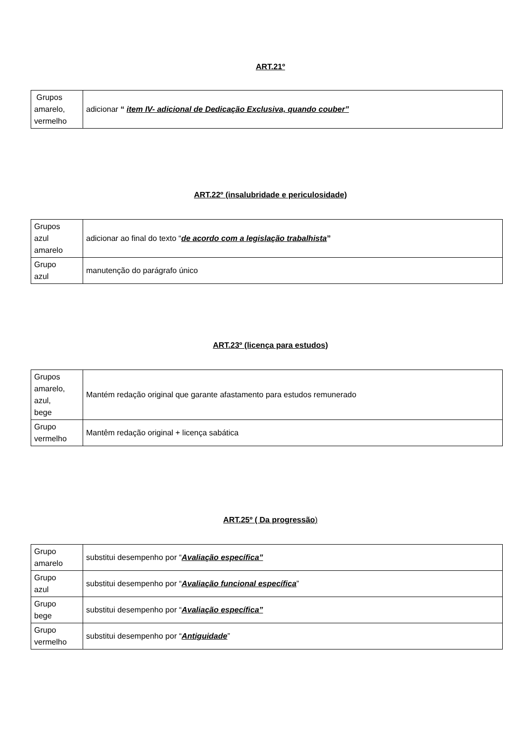ART.21º
| Grupos amarelo, vermelho | adicionar “ item IV- adicional de Dedicação Exclusiva, quando couber” |
ART.22º (insalubridade e periculosidade)
| Grupos azul amarelo | adicionar ao final do texto “ de acordo com a legislação trabalhista ” |
| Grupo azul | manutenção do parágrafo único |
ART.23º (licença para estudos)
| Grupos amarelo, azul, bege | Mantém redação original que garante afastamento para estudos remunerado |
| Grupo vermelho | Mantêm redação original + licença sabática |
ART.25º ( Da progressão)
| Grupo amarelo | substitui desempenho por “ Avaliação específica” |
| Grupo azul | substitui desempenho por “ Avaliação funcional específica ” |
| Grupo bege | substitui desempenho por “ Avaliação específica” |
| Grupo vermelho | substitui desempenho por “ Antiguidade ” |